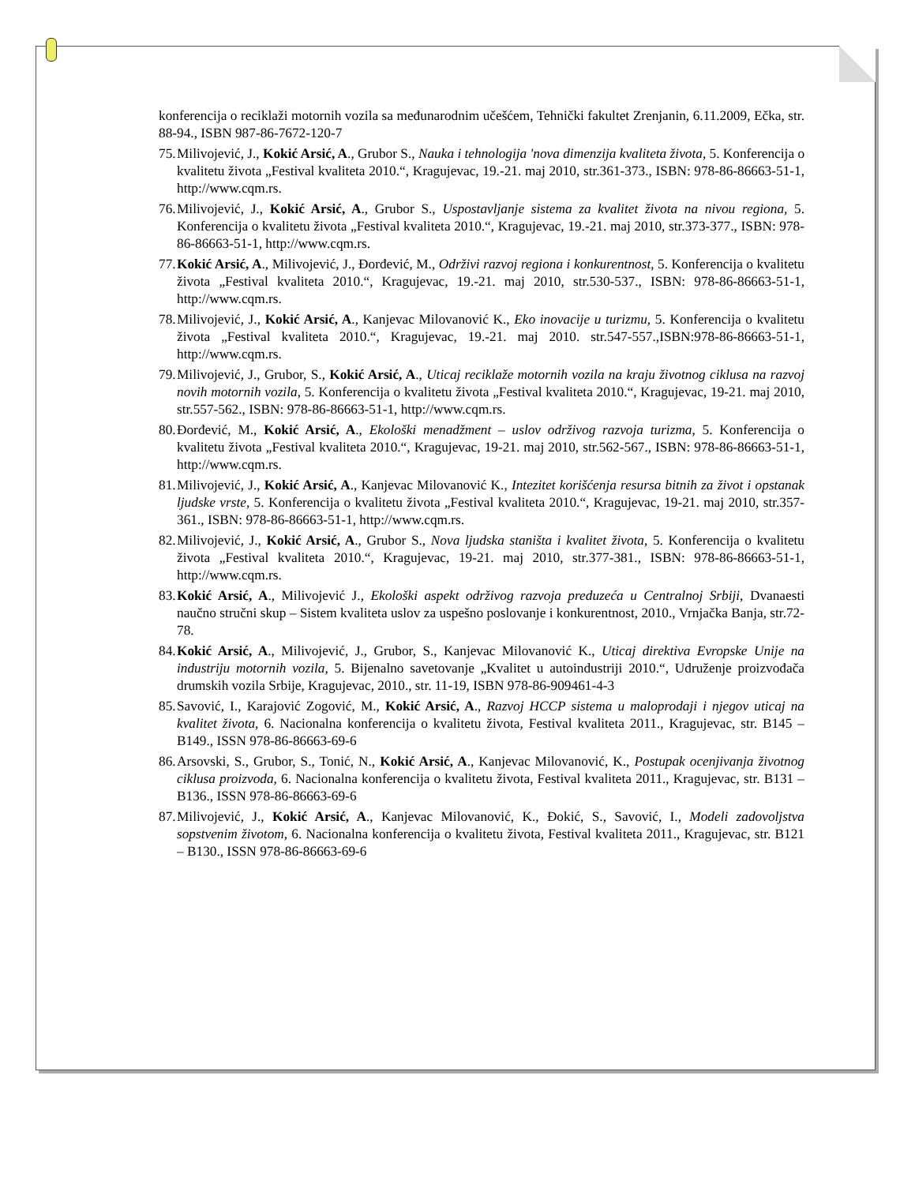konferencija o reciklaži motornih vozila sa međunarodnim učešćem, Tehnički fakultet Zrenjanin, 6.11.2009, Ečka, str. 88-94., ISBN 987-86-7672-120-7
75.
Milivojević, J., Kokić Arsić, A., Grubor S., Nauka i tehnologija 'nova dimenzija kvaliteta života, 5. Konferencija o kvalitetu života „Festival kvaliteta 2010.“, Kragujevac, 19.-21. maj 2010, str.361-373., ISBN: 978-86-86663-51-1, http://www.cqm.rs.
76.
Milivojević, J., Kokić Arsić, A., Grubor S., Uspostavljanje sistema za kvalitet života na nivou regiona, 5. Konferencija o kvalitetu života „Festival kvaliteta 2010.“, Kragujevac, 19.-21. maj 2010, str.373-377., ISBN: 978-86-86663-51-1, http://www.cqm.rs.
77.
Kokić Arsić, A., Milivojević, J., Đorđević, M., Održivi razvoj regiona i konkurentnost, 5. Konferencija o kvalitetu života „Festival kvaliteta 2010.“, Kragujevac, 19.-21. maj 2010, str.530-537., ISBN: 978-86-86663-51-1, http://www.cqm.rs.
78.
Milivojević, J., Kokić Arsić, A., Kanjevac Milovanović K., Eko inovacije u turizmu, 5. Konferencija o kvalitetu života „Festival kvaliteta 2010.“, Kragujevac, 19.-21. maj 2010. str.547-557.,ISBN:978-86-86663-51-1, http://www.cqm.rs.
79.
Milivojević, J., Grubor, S., Kokić Arsić, A., Uticaj reciklaže motornih vozila na kraju životnog ciklusa na razvoj novih motornih vozila, 5. Konferencija o kvalitetu života „Festival kvaliteta 2010.“, Kragujevac, 19-21. maj 2010, str.557-562., ISBN: 978-86-86663-51-1, http://www.cqm.rs.
80.
Đorđević, M., Kokić Arsić, A., Ekološki menadžment – uslov održivog razvoja turizma, 5. Konferencija o kvalitetu života „Festival kvaliteta 2010.“, Kragujevac, 19-21. maj 2010, str.562-567., ISBN: 978-86-86663-51-1, http://www.cqm.rs.
81.
Milivojević, J., Kokić Arsić, A., Kanjevac Milovanović K., Intezitet korišćenja resursa bitnih za život i opstanak ljudske vrste, 5. Konferencija o kvalitetu života „Festival kvaliteta 2010.“, Kragujevac, 19-21. maj 2010, str.357-361., ISBN: 978-86-86663-51-1, http://www.cqm.rs.
82.
Milivojević, J., Kokić Arsić, A., Grubor S., Nova ljudska staništa i kvalitet života, 5. Konferencija o kvalitetu života „Festival kvaliteta 2010.“, Kragujevac, 19-21. maj 2010, str.377-381., ISBN: 978-86-86663-51-1, http://www.cqm.rs.
83.
Kokić Arsić, A., Milivojević J., Ekološki aspekt održivog razvoja preduzeća u Centralnoj Srbiji, Dvanaesti naučno stručni skup – Sistem kvaliteta uslov za uspešno poslovanje i konkurentnost, 2010., Vrnjačka Banja, str.72-78.
84.
Kokić Arsić, A., Milivojević, J., Grubor, S., Kanjevac Milovanović K., Uticaj direktiva Evropske Unije na industriju motornih vozila, 5. Bijenalno savetovanje „Kvalitet u autoindustriji 2010.“, Udruženje proizvođača drumskih vozila Srbije, Kragujevac, 2010., str. 11-19, ISBN 978-86-909461-4-3
85.
Savović, I., Karajović Zogović, M., Kokić Arsić, A., Razvoj HCCP sistema u maloprodaji i njegov uticaj na kvalitet života, 6. Nacionalna konferencija o kvalitetu života, Festival kvaliteta 2011., Kragujevac, str. B145 – B149., ISSN 978-86-86663-69-6
86.
Arsovski, S., Grubor, S., Tonić, N., Kokić Arsić, A., Kanjevac Milovanović, K., Postupak ocenjivanja životnog ciklusa proizvoda, 6. Nacionalna konferencija o kvalitetu života, Festival kvaliteta 2011., Kragujevac, str. B131 – B136., ISSN 978-86-86663-69-6
87.
Milivojević, J., Kokić Arsić, A., Kanjevac Milovanović, K., Đokić, S., Savović, I., Modeli zadovoljstva sopstvenim životom, 6. Nacionalna konferencija o kvalitetu života, Festival kvaliteta 2011., Kragujevac, str. B121 – B130., ISSN 978-86-86663-69-6